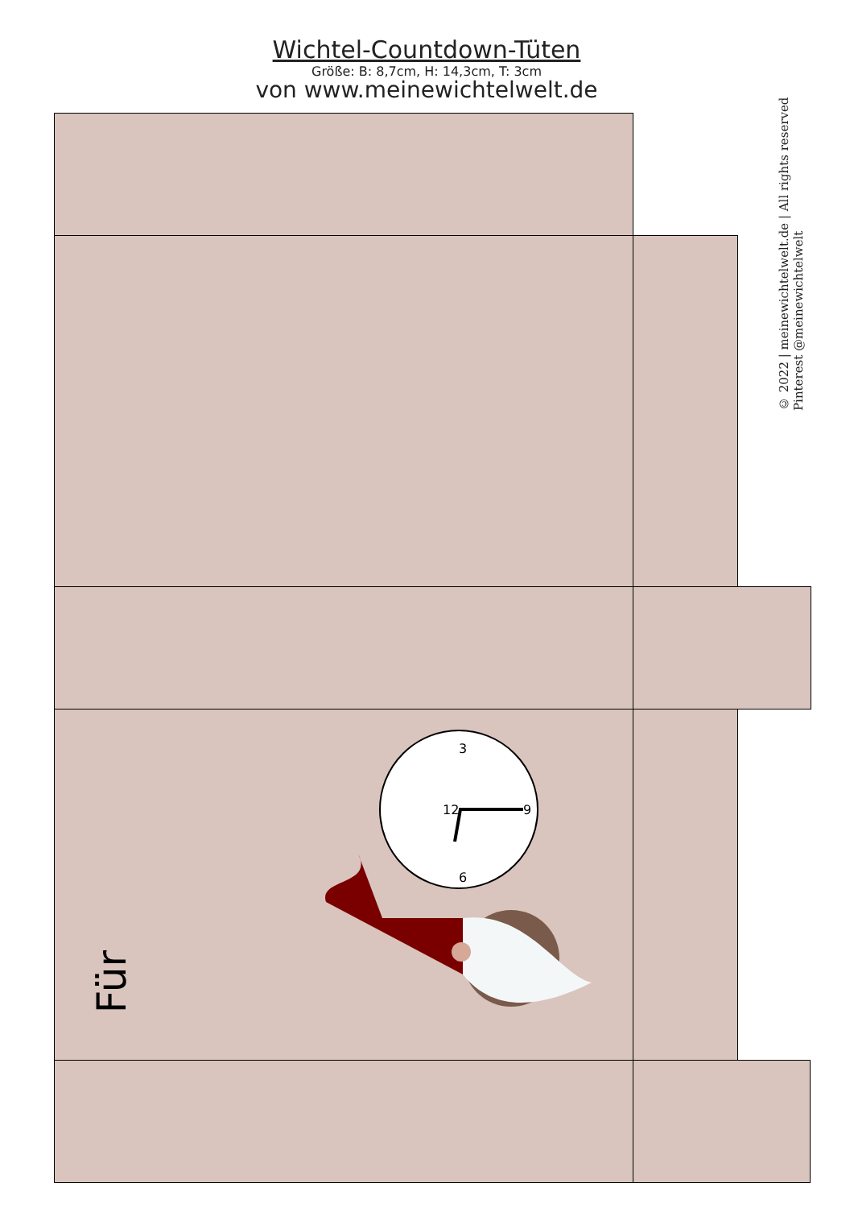Wichtel-Countdown-Tüten
Größe: B: 8,7cm, H: 14,3cm, T: 3cm
von www.meinewichtelwelt.de
© 2022 | meinewichtelwelt.de | All rights reserved
Pinterest @meinewichtelwelt
Für
12
3
6
9